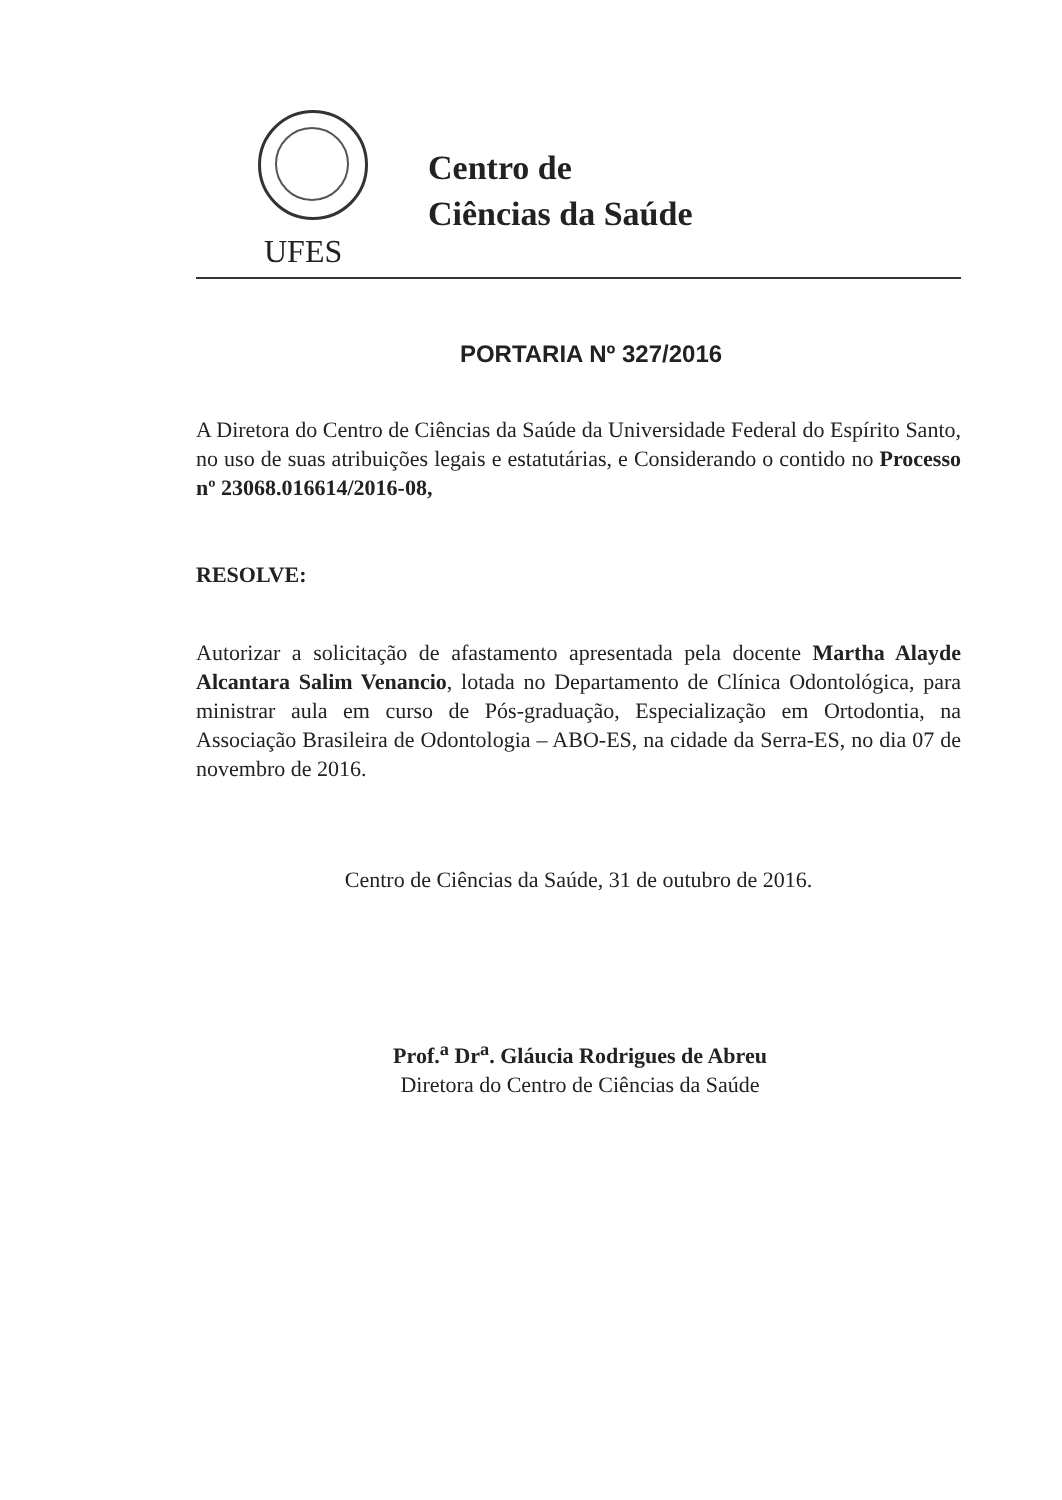UFES
Centro de
Ciências da Saúde
PORTARIA Nº 327/2016
A Diretora do Centro de Ciências da Saúde da Universidade Federal do Espírito Santo, no uso de suas atribuições legais e estatutárias, e Considerando o contido no Processo nº 23068.016614/2016-08,
RESOLVE:
Autorizar a solicitação de afastamento apresentada pela docente Martha Alayde Alcantara Salim Venancio, lotada no Departamento de Clínica Odontológica, para ministrar aula em curso de Pós-graduação, Especialização em Ortodontia, na Associação Brasileira de Odontologia – ABO-ES, na cidade da Serra-ES, no dia 07 de novembro de 2016.
Centro de Ciências da Saúde, 31 de outubro de 2016.
Prof.<sup>a</sup> Dr<sup>a</sup>. Gláucia Rodrigues de Abreu
Diretora do Centro de Ciências da Saúde